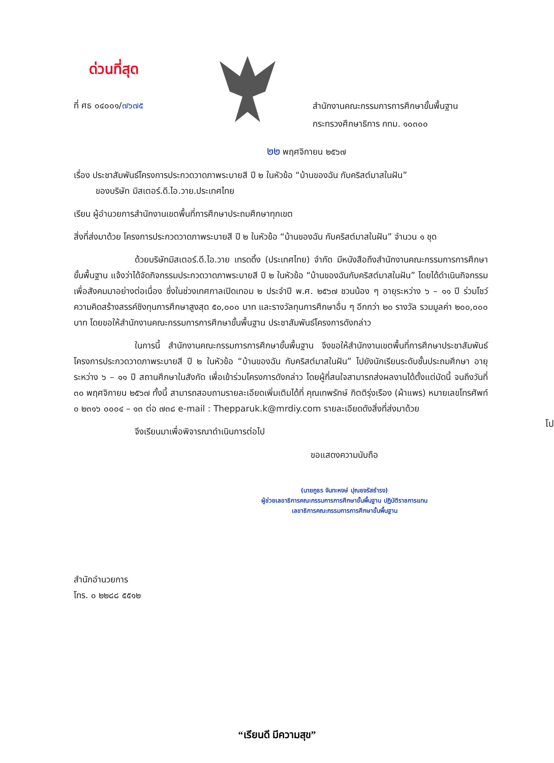ด่วนที่สุด
ที่ ศธ ๐๔๐๐๑/๗๖๗๕
สำนักงานคณะกรรมการการศึกษาขั้นพื้นฐาน
กระทรวงศึกษาธิการ กทม. ๑๐๓๐๐
๒๒ พฤศจิกายน ๒๕๖๗
เรื่อง ประชาสัมพันธ์โครงการประกวดวาดภาพระบายสี ปี ๒ ในหัวข้อ “บ้านของฉัน กับคริสต์มาสในฝัน”
ของบริษัท มิสเตอร์.ดี.ไอ.วาย.ประเทศไทย
เรียน ผู้อำนวยการสำนักงานเขตพื้นที่การศึกษาประถมศึกษาทุกเขต
สิ่งที่ส่งมาด้วย โครงการประกวดวาดภาพระบายสี ปี ๒ ในหัวข้อ “บ้านของฉัน กับคริสต์มาสในฝัน” จำนวน ๑ ชุด
ด้วยบริษัทมิสเตอร์.ดี.ไอ.วาย เทรดดิ้ง (ประเทศไทย) จำกัด มีหนังสือถึงสำนักงานคณะกรรมการการศึกษาขั้นพื้นฐาน แจ้งว่าได้จัดกิจกรรมประกวดวาดภาพระบายสี ปี ๒ ในหัวข้อ “บ้านของฉันกับคริสต์มาสในฝัน” โดยได้ดำเนินกิจกรรมเพื่อสังคมมาอย่างต่อเนื่อง ซึ่งในช่วงเทศกาลเปิดเทอม ๒ ประจำปี พ.ศ. ๒๕๖๗ ชวนน้อง ๆ อายุระหว่าง ๖ – ๑๑ ปี ร่วมโชว์ความคิดสร้างสรรค์ชิงทุนการศึกษาสูงสุด ๕๐,๐๐๐ บาท และรางวัลทุนการศึกษาอื่น ๆ อีกกว่า ๒๐ รางวัล รวมมูลค่า ๒๐๐,๐๐๐ บาท โดยขอให้สำนักงานคณะกรรมการการศึกษาขั้นพื้นฐาน ประชาสัมพันธ์โครงการดังกล่าว
ในการนี้ สำนักงานคณะกรรมการการศึกษาขั้นพื้นฐาน จึงขอให้สำนักงานเขตพื้นที่การศึกษาประชาสัมพันธ์โครงการประกวดวาดภาพระบายสี ปี ๒ ในหัวข้อ “บ้านของฉัน กับคริสต์มาสในฝัน” ไปยังนักเรียนระดับชั้นประถมศึกษา อายุระหว่าง ๖ – ๑๑ ปี สถานศึกษาในสังกัด เพื่อเข้าร่วมโครงการดังกล่าว โดยผู้ที่สนใจสามารถส่งผลงานได้ตั้งแต่บัดนี้ จนถึงวันที่ ๓๐ พฤศจิกายน ๒๕๖๗ ทั้งนี้ สามารถสอบถามรายละเอียดเพิ่มเติมได้ที่ คุณเทพรักษ์ กิตติรุ่งเรือง (ผ้าแพร) หมายเลขโทรศัพท์ ๐ ๒๓๑๖ ๐๐๐๔ – ๑๓ ต่อ ๗๓๘ e-mail : Thepparuk.k@mrdiy.com รายละเอียดดังสิ่งที่ส่งมาด้วย
จึงเรียนมาเพื่อพิจารณาดำเนินการต่อไป
ขอแสดงความนับถือ
(นายภูธร จันทะหงษ์ ปุณยจรัสธำรง)
ผู้ช่วยเลขาธิการคณะกรรมการการศึกษาขั้นพื้นฐาน ปฏิบัติราชการแทน
เลขาธิการคณะกรรมการการศึกษาขั้นพื้นฐาน
สำนักอำนวยการ
โทร. ๐ ๒๒๘๘ ๕๕๑๒
โป
“เรียนดี มีความสุข”